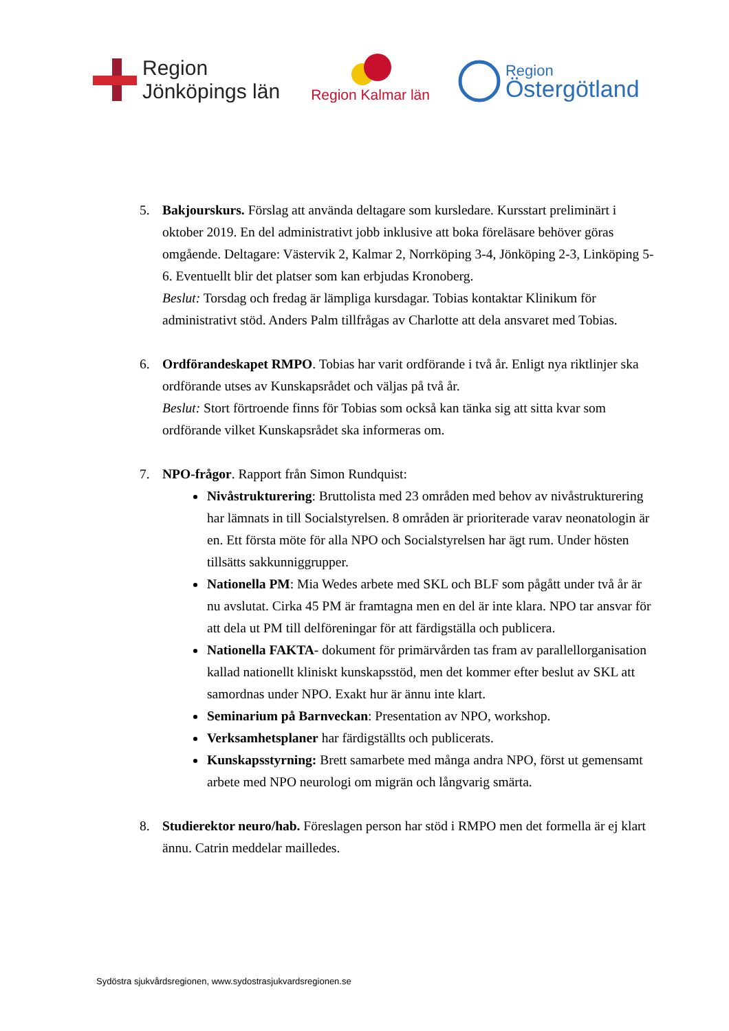Region
Jönköpings län
Region Kalmar län
Region
Östergötland
5. Bakjourskurs. Förslag att använda deltagare som kursledare. Kursstart preliminärt i oktober 2019. En del administrativt jobb inklusive att boka föreläsare behöver göras omgående. Deltagare: Västervik 2, Kalmar 2, Norrköping 3-4, Jönköping 2-3, Linköping 5-6. Eventuellt blir det platser som kan erbjudas Kronoberg.
Beslut: Torsdag och fredag är lämpliga kursdagar. Tobias kontaktar Klinikum för administrativt stöd. Anders Palm tillfrågas av Charlotte att dela ansvaret med Tobias.
6. Ordförandeskapet RMPO. Tobias har varit ordförande i två år. Enligt nya riktlinjer ska ordförande utses av Kunskapsrådet och väljas på två år.
Beslut: Stort förtroende finns för Tobias som också kan tänka sig att sitta kvar som ordförande vilket Kunskapsrådet ska informeras om.
7. NPO-frågor. Rapport från Simon Rundquist:
Nivåstrukturering: Bruttolista med 23 områden med behov av nivåstrukturering har lämnats in till Socialstyrelsen. 8 områden är prioriterade varav neonatologin är en. Ett första möte för alla NPO och Socialstyrelsen har ägt rum. Under hösten tillsätts sakkunniggrupper.
Nationella PM: Mia Wedes arbete med SKL och BLF som pågått under två år är nu avslutat. Cirka 45 PM är framtagna men en del är inte klara. NPO tar ansvar för att dela ut PM till delföreningar för att färdigställa och publicera.
Nationella FAKTA- dokument för primärvården tas fram av parallellorganisation kallad nationellt kliniskt kunskapsstöd, men det kommer efter beslut av SKL att samordnas under NPO. Exakt hur är ännu inte klart.
Seminarium på Barnveckan: Presentation av NPO, workshop.
Verksamhetsplaner har färdigställts och publicerats.
Kunskapsstyrning: Brett samarbete med många andra NPO, först ut gemensamt arbete med NPO neurologi om migrän och långvarig smärta.
8. Studierektor neuro/hab. Föreslagen person har stöd i RMPO men det formella är ej klart ännu. Catrin meddelar mailledes.
Sydöstra sjukvårdsregionen, www.sydostrasjukvardsregionen.se